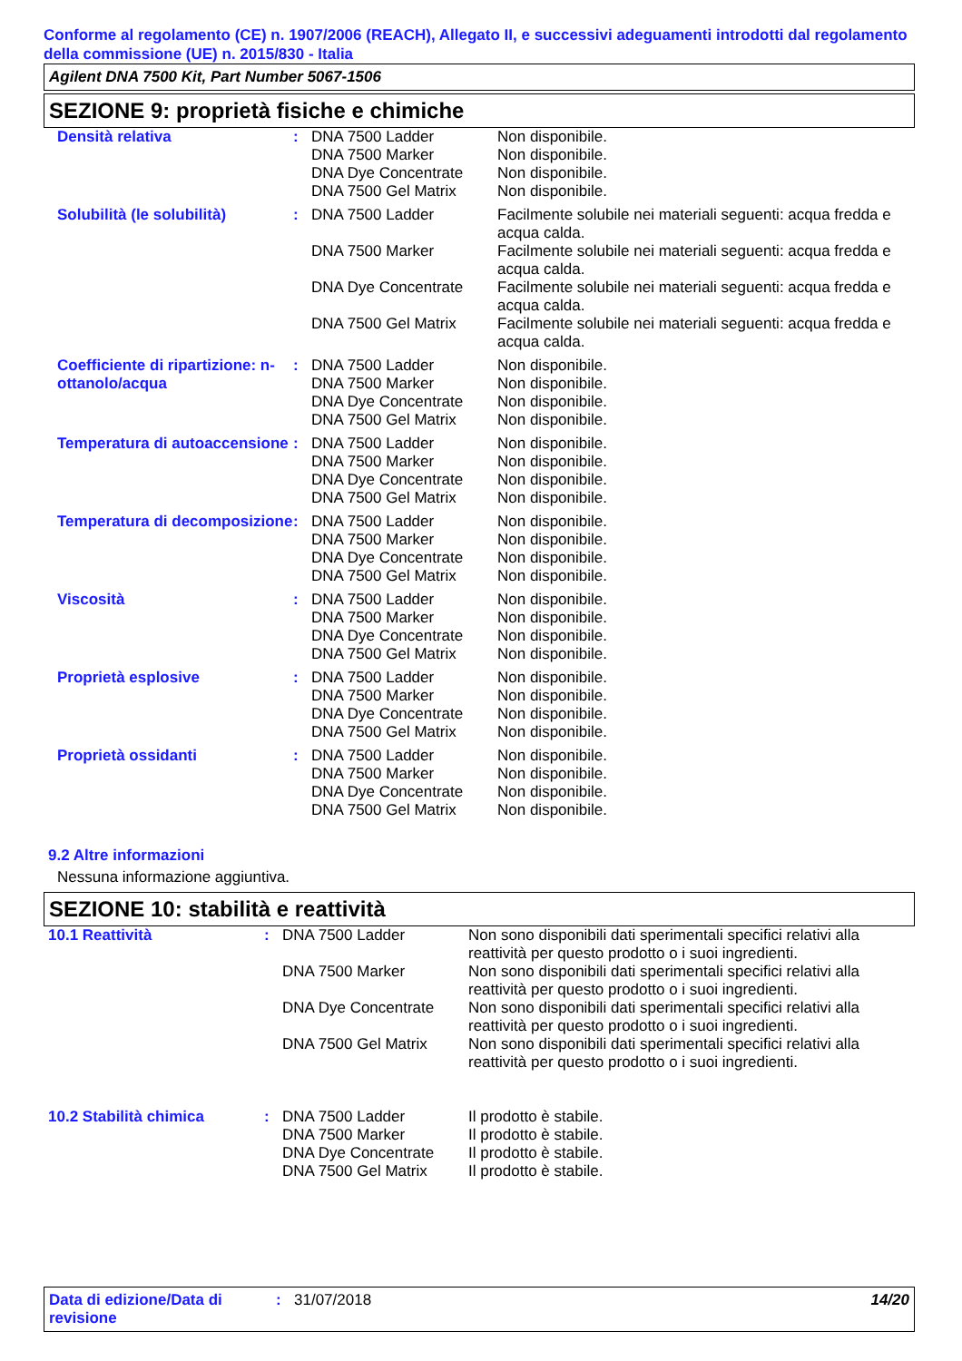Conforme al regolamento (CE) n. 1907/2006 (REACH), Allegato II, e successivi adeguamenti introdotti dal regolamento della commissione (UE) n. 2015/830 - Italia
Agilent DNA 7500 Kit, Part Number 5067-1506
SEZIONE 9: proprietà fisiche e chimiche
| Densità relativa | : | DNA 7500 Ladder | Non disponibile. |
| | | DNA 7500 Marker | Non disponibile. |
| | | DNA Dye Concentrate | Non disponibile. |
| | | DNA 7500 Gel Matrix | Non disponibile. |
| Solubilità (le solubilità) | : | DNA 7500 Ladder | Facilmente solubile nei materiali seguenti: acqua fredda e acqua calda. |
| | | DNA 7500 Marker | Facilmente solubile nei materiali seguenti: acqua fredda e acqua calda. |
| | | DNA Dye Concentrate | Facilmente solubile nei materiali seguenti: acqua fredda e acqua calda. |
| | | DNA 7500 Gel Matrix | Facilmente solubile nei materiali seguenti: acqua fredda e acqua calda. |
| Coefficiente di ripartizione: n-ottanolo/acqua | : | DNA 7500 Ladder | Non disponibile. |
| | | DNA 7500 Marker | Non disponibile. |
| | | DNA Dye Concentrate | Non disponibile. |
| | | DNA 7500 Gel Matrix | Non disponibile. |
| Temperatura di autoaccensione | : | DNA 7500 Ladder | Non disponibile. |
| | | DNA 7500 Marker | Non disponibile. |
| | | DNA Dye Concentrate | Non disponibile. |
| | | DNA 7500 Gel Matrix | Non disponibile. |
| Temperatura di decomposizione | : | DNA 7500 Ladder | Non disponibile. |
| | | DNA 7500 Marker | Non disponibile. |
| | | DNA Dye Concentrate | Non disponibile. |
| | | DNA 7500 Gel Matrix | Non disponibile. |
| Viscosità | : | DNA 7500 Ladder | Non disponibile. |
| | | DNA 7500 Marker | Non disponibile. |
| | | DNA Dye Concentrate | Non disponibile. |
| | | DNA 7500 Gel Matrix | Non disponibile. |
| Proprietà esplosive | : | DNA 7500 Ladder | Non disponibile. |
| | | DNA 7500 Marker | Non disponibile. |
| | | DNA Dye Concentrate | Non disponibile. |
| | | DNA 7500 Gel Matrix | Non disponibile. |
| Proprietà ossidanti | : | DNA 7500 Ladder | Non disponibile. |
| | | DNA 7500 Marker | Non disponibile. |
| | | DNA Dye Concentrate | Non disponibile. |
| | | DNA 7500 Gel Matrix | Non disponibile. |
9.2 Altre informazioni
Nessuna informazione aggiuntiva.
SEZIONE 10: stabilità e reattività
| 10.1 Reattività | : | DNA 7500 Ladder | Non sono disponibili dati sperimentali specifici relativi alla reattività per questo prodotto o i suoi ingredienti. |
| | | DNA 7500 Marker | Non sono disponibili dati sperimentali specifici relativi alla reattività per questo prodotto o i suoi ingredienti. |
| | | DNA Dye Concentrate | Non sono disponibili dati sperimentali specifici relativi alla reattività per questo prodotto o i suoi ingredienti. |
| | | DNA 7500 Gel Matrix | Non sono disponibili dati sperimentali specifici relativi alla reattività per questo prodotto o i suoi ingredienti. |
| 10.2 Stabilità chimica | : | DNA 7500 Ladder | Il prodotto è stabile. |
| | | DNA 7500 Marker | Il prodotto è stabile. |
| | | DNA Dye Concentrate | Il prodotto è stabile. |
| | | DNA 7500 Gel Matrix | Il prodotto è stabile. |
| Data di edizione/Data di revisione | : | 31/07/2018 | 14/20 |